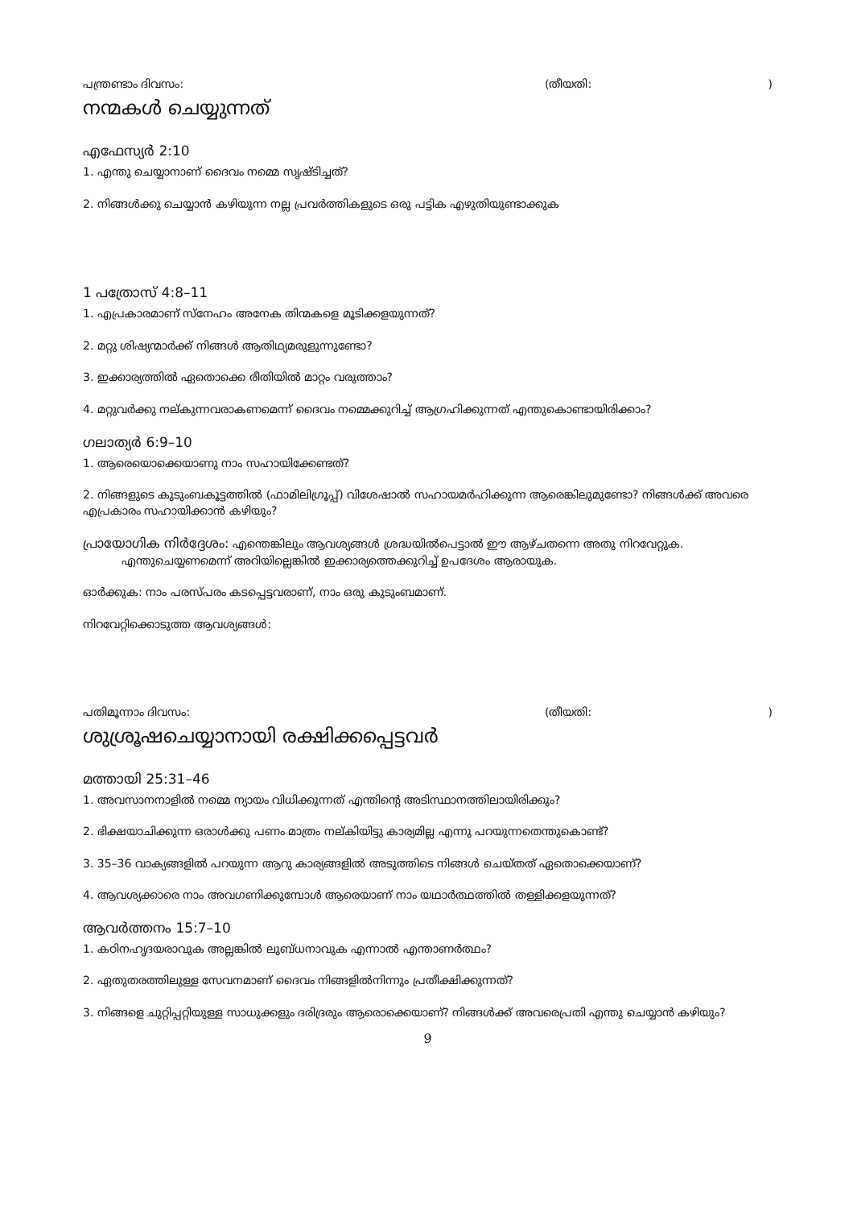പന്ത്രണ്ടാം ദിവസം: (തീയതി:)
നന്മകൾ ചെയ്യുന്നത്
എഫേസ്യർ 2:10
1. എന്തു ചെയ്യാനാണ് ദൈവം നമ്മെ സൃഷ്ടിച്ചത്?
2. നിങ്ങൾക്കു ചെയ്യാൻ കഴിയുന്ന നല്ല പ്രവർത്തികളുടെ ഒരു പട്ടിക എഴുതിയുണ്ടാക്കുക
1 പത്രോസ് 4:8–11
1. എപ്രകാരമാണ് സ്നേഹം അനേക തിന്മകളെ മൂടിക്കളയുന്നത്?
2. മറ്റു ശിഷ്യന്മാർക്ക് നിങ്ങൾ ആതിഥ്യമരുളുന്നുണ്ടോ?
3. ഇക്കാര്യത്തിൽ ഏതൊക്കെ രീതിയിൽ മാറ്റം വരുത്താം?
4. മറ്റുവർക്കു നല്കുന്നവരാകണമെന്ന് ദൈവം നമ്മെക്കുറിച്ച് ആഗ്രഹിക്കുന്നത് എന്തുകൊണ്ടായിരിക്കാം?
ഗലാത്യർ 6:9–10
1. ആരെയൊക്കെയാണു നാം സഹായിക്കേണ്ടത്?
2. നിങ്ങളുടെ കുടുംബകൂട്ടത്തിൽ (ഫാമിലിഗ്രൂപ്പ്) വിശേഷാൽ സഹായമർഹിക്കുന്ന ആരെങ്കിലുമുണ്ടോ? നിങ്ങൾക്ക് അവരെ എപ്രകാരം സഹായിക്കാൻ കഴിയും?
പ്രായോഗിക നിർദ്ദേശം: എന്തെങ്കിലും ആവശ്യങ്ങൾ ശ്രദ്ധയിൽപെട്ടാൽ ഈ ആഴ്ചതന്നെ അതു നിറവേറ്റുക. എന്തുചെയ്യണമെന്ന് അറിയില്ലെങ്കിൽ ഇക്കാര്യത്തെക്കുറിച്ച് ഉപദേശം ആരായുക.
ഓർക്കുക: നാം പരസ്പരം കടപ്പെട്ടവരാണ്, നാം ഒരു കുടുംബമാണ്.
നിറവേറ്റിക്കൊടുത്ത ആവശ്യങ്ങൾ:
പതിമൂന്നാം ദിവസം: (തീയതി:)
ശുശ്രൂഷചെയ്യാനായി രക്ഷിക്കപ്പെട്ടവർ
മത്തായി 25:31–46
1. അവസാനനാളിൽ നമ്മെ ന്യായം വിധിക്കുന്നത് എന്തിന്റെ അടിസ്ഥാനത്തിലായിരിക്കും?
2. ഭിക്ഷയാചിക്കുന്ന ഒരാൾക്കു പണം മാത്രം നല്കിയിട്ടു കാര്യമില്ല എന്നു പറയുന്നതെന്തുകൊണ്ട്?
3. 35–36 വാക്യങ്ങളിൽ പറയുന്ന ആറു കാര്യങ്ങളിൽ അടുത്തിടെ നിങ്ങൾ ചെയ്തത് ഏതൊക്കെയാണ്?
4. ആവശ്യക്കാരെ നാം അവഗണിക്കുമ്പോൾ ആരെയാണ് നാം യഥാർത്ഥത്തിൽ തള്ളിക്കളയുന്നത്?
ആവർത്തനം 15:7–10
1. കഠിനഹൃദയരാവുക അല്ലങ്കിൽ ലുബ്ധനാവുക എന്നാൽ എന്താണർത്ഥം?
2. ഏതുതരത്തിലുള്ള സേവനമാണ് ദൈവം നിങ്ങളിൽനിന്നും പ്രതീക്ഷിക്കുന്നത്?
3. നിങ്ങളെ ചുറ്റിപ്പറ്റിയുള്ള സാധുക്കളും ദരിദ്രരും ആരൊക്കെയാണ്? നിങ്ങൾക്ക് അവരെപ്രതി എന്തു ചെയ്യാൻ കഴിയും?
9